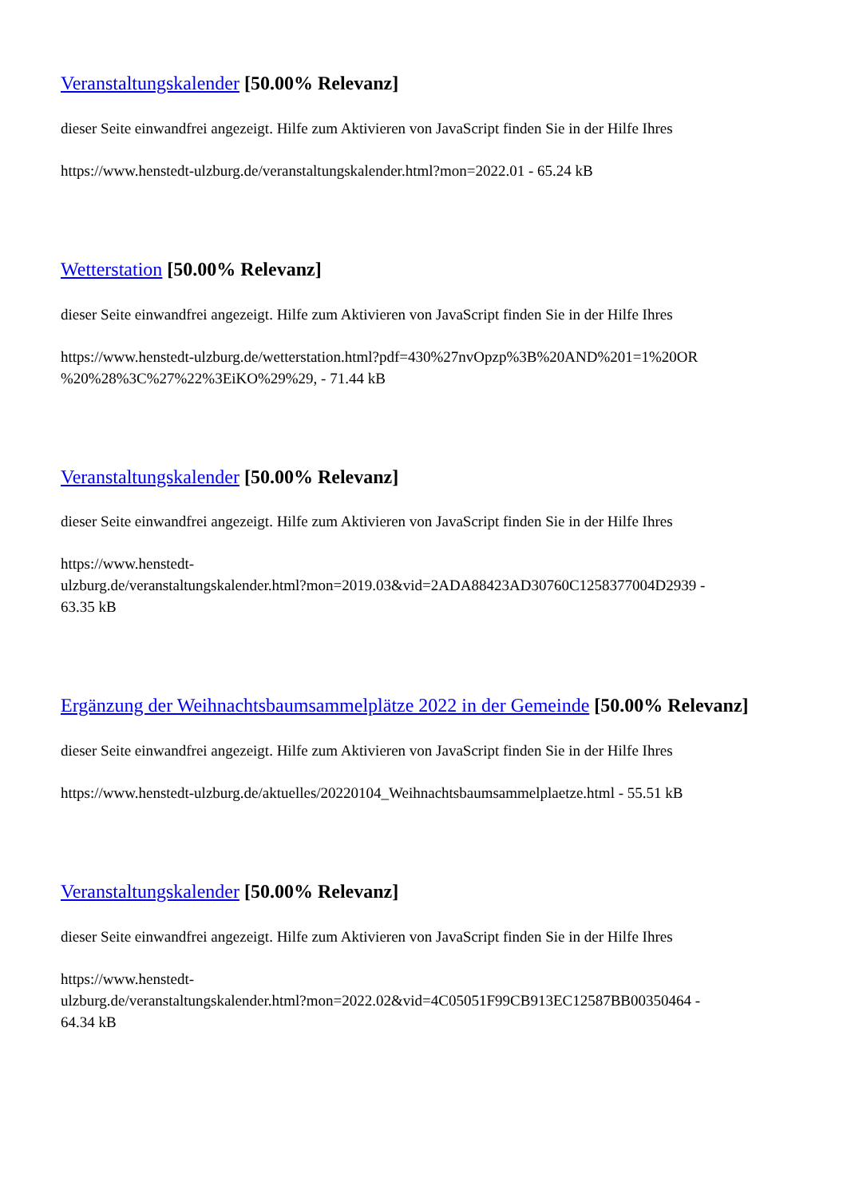Veranstaltungskalender [50.00% Relevanz]
dieser Seite einwandfrei angezeigt. Hilfe zum Aktivieren von JavaScript finden Sie in der Hilfe Ihres
https://www.henstedt-ulzburg.de/veranstaltungskalender.html?mon=2022.01 - 65.24 kB
Wetterstation [50.00% Relevanz]
dieser Seite einwandfrei angezeigt. Hilfe zum Aktivieren von JavaScript finden Sie in der Hilfe Ihres
https://www.henstedt-ulzburg.de/wetterstation.html?pdf=430%27nvOpzp%3B%20AND%201=1%20OR
%20%28%3C%27%22%3EiKO%29%29, - 71.44 kB
Veranstaltungskalender [50.00% Relevanz]
dieser Seite einwandfrei angezeigt. Hilfe zum Aktivieren von JavaScript finden Sie in der Hilfe Ihres
https://www.henstedt-
ulzburg.de/veranstaltungskalender.html?mon=2019.03&vid=2ADA88423AD30760C1258377004D2939 -
63.35 kB
Ergänzung der Weihnachtsbaumsammelplätze 2022 in der Gemeinde [50.00% Relevanz]
dieser Seite einwandfrei angezeigt. Hilfe zum Aktivieren von JavaScript finden Sie in der Hilfe Ihres
https://www.henstedt-ulzburg.de/aktuelles/20220104_Weihnachtsbaumsammelplaetze.html - 55.51 kB
Veranstaltungskalender [50.00% Relevanz]
dieser Seite einwandfrei angezeigt. Hilfe zum Aktivieren von JavaScript finden Sie in der Hilfe Ihres
https://www.henstedt-
ulzburg.de/veranstaltungskalender.html?mon=2022.02&vid=4C05051F99CB913EC12587BB00350464 -
64.34 kB